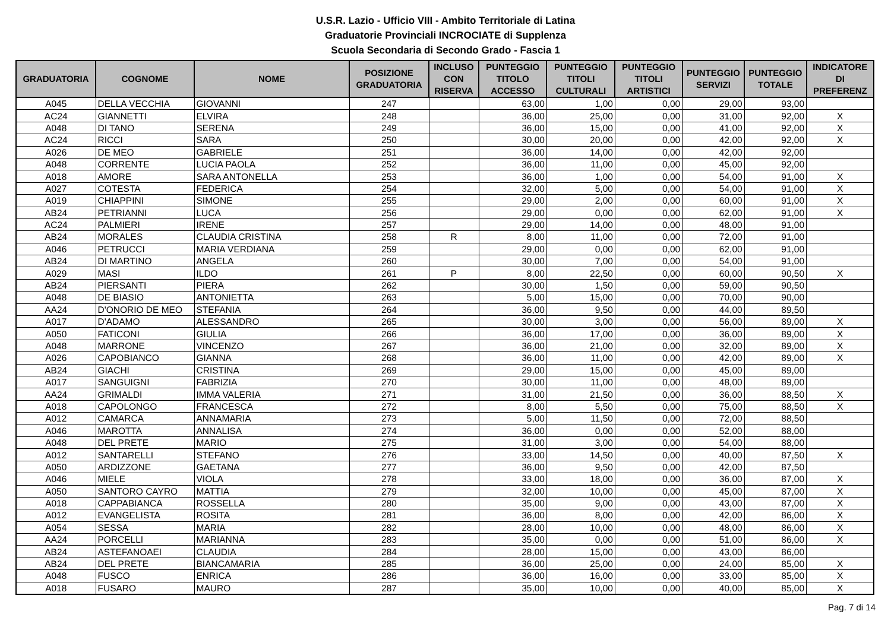U.S.R. Lazio - Ufficio VIII - Ambito Territoriale di Latina
Graduatorie Provinciali INCROCIATE di Supplenza
Scuola Secondaria di Secondo Grado - Fascia 1
| GRADUATORIA | COGNOME | NOME | POSIZIONE GRADUATORIA | INCLUSO CON RISERVA | PUNTEGGIO TITOLO ACCESSO | PUNTEGGIO TITOLI CULTURALI | PUNTEGGIO TITOLI ARTISTICI | PUNTEGGIO SERVIZI | PUNTEGGIO TOTALE | INDICATORE DI PREFERENZ |
| --- | --- | --- | --- | --- | --- | --- | --- | --- | --- | --- |
| A045 | DELLA VECCHIA | GIOVANNI | 247 | | 63,00 | 1,00 | 0,00 | 29,00 | 93,00 | |
| AC24 | GIANNETTI | ELVIRA | 248 | | 36,00 | 25,00 | 0,00 | 31,00 | 92,00 | X |
| A048 | DI TANO | SERENA | 249 | | 36,00 | 15,00 | 0,00 | 41,00 | 92,00 | X |
| AC24 | RICCI | SARA | 250 | | 30,00 | 20,00 | 0,00 | 42,00 | 92,00 | X |
| A026 | DE MEO | GABRIELE | 251 | | 36,00 | 14,00 | 0,00 | 42,00 | 92,00 | |
| A048 | CORRENTE | LUCIA PAOLA | 252 | | 36,00 | 11,00 | 0,00 | 45,00 | 92,00 | |
| A018 | AMORE | SARA ANTONELLA | 253 | | 36,00 | 1,00 | 0,00 | 54,00 | 91,00 | X |
| A027 | COTESTA | FEDERICA | 254 | | 32,00 | 5,00 | 0,00 | 54,00 | 91,00 | X |
| A019 | CHIAPPINI | SIMONE | 255 | | 29,00 | 2,00 | 0,00 | 60,00 | 91,00 | X |
| AB24 | PETRIANNI | LUCA | 256 | | 29,00 | 0,00 | 0,00 | 62,00 | 91,00 | X |
| AC24 | PALMIERI | IRENE | 257 | | 29,00 | 14,00 | 0,00 | 48,00 | 91,00 | |
| AB24 | MORALES | CLAUDIA CRISTINA | 258 | R | 8,00 | 11,00 | 0,00 | 72,00 | 91,00 | |
| A046 | PETRUCCI | MARIA VERDIANA | 259 | | 29,00 | 0,00 | 0,00 | 62,00 | 91,00 | |
| AB24 | DI MARTINO | ANGELA | 260 | | 30,00 | 7,00 | 0,00 | 54,00 | 91,00 | |
| A029 | MASI | ILDO | 261 | P | 8,00 | 22,50 | 0,00 | 60,00 | 90,50 | X |
| AB24 | PIERSANTI | PIERA | 262 | | 30,00 | 1,50 | 0,00 | 59,00 | 90,50 | |
| A048 | DE BIASIO | ANTONIETTA | 263 | | 5,00 | 15,00 | 0,00 | 70,00 | 90,00 | |
| AA24 | D'ONORIO DE MEO | STEFANIA | 264 | | 36,00 | 9,50 | 0,00 | 44,00 | 89,50 | |
| A017 | D'ADAMO | ALESSANDRO | 265 | | 30,00 | 3,00 | 0,00 | 56,00 | 89,00 | X |
| A050 | FATICONI | GIULIA | 266 | | 36,00 | 17,00 | 0,00 | 36,00 | 89,00 | X |
| A048 | MARRONE | VINCENZO | 267 | | 36,00 | 21,00 | 0,00 | 32,00 | 89,00 | X |
| A026 | CAPOBIANCO | GIANNA | 268 | | 36,00 | 11,00 | 0,00 | 42,00 | 89,00 | X |
| AB24 | GIACHI | CRISTINA | 269 | | 29,00 | 15,00 | 0,00 | 45,00 | 89,00 | |
| A017 | SANGUIGNI | FABRIZIA | 270 | | 30,00 | 11,00 | 0,00 | 48,00 | 89,00 | |
| AA24 | GRIMALDI | IMMA VALERIA | 271 | | 31,00 | 21,50 | 0,00 | 36,00 | 88,50 | X |
| A018 | CAPOLONGO | FRANCESCA | 272 | | 8,00 | 5,50 | 0,00 | 75,00 | 88,50 | X |
| A012 | CAMARCA | ANNAMARIA | 273 | | 5,00 | 11,50 | 0,00 | 72,00 | 88,50 | |
| A046 | MAROTTA | ANNALISA | 274 | | 36,00 | 0,00 | 0,00 | 52,00 | 88,00 | |
| A048 | DEL PRETE | MARIO | 275 | | 31,00 | 3,00 | 0,00 | 54,00 | 88,00 | |
| A012 | SANTARELLI | STEFANO | 276 | | 33,00 | 14,50 | 0,00 | 40,00 | 87,50 | X |
| A050 | ARDIZZONE | GAETANA | 277 | | 36,00 | 9,50 | 0,00 | 42,00 | 87,50 | |
| A046 | MIELE | VIOLA | 278 | | 33,00 | 18,00 | 0,00 | 36,00 | 87,00 | X |
| A050 | SANTORO CAYRO | MATTIA | 279 | | 32,00 | 10,00 | 0,00 | 45,00 | 87,00 | X |
| A018 | CAPPABIANCA | ROSSELLA | 280 | | 35,00 | 9,00 | 0,00 | 43,00 | 87,00 | X |
| A012 | EVANGELISTA | ROSITA | 281 | | 36,00 | 8,00 | 0,00 | 42,00 | 86,00 | X |
| A054 | SESSA | MARIA | 282 | | 28,00 | 10,00 | 0,00 | 48,00 | 86,00 | X |
| AA24 | PORCELLI | MARIANNA | 283 | | 35,00 | 0,00 | 0,00 | 51,00 | 86,00 | X |
| AB24 | ASTEFANOAEI | CLAUDIA | 284 | | 28,00 | 15,00 | 0,00 | 43,00 | 86,00 | |
| AB24 | DEL PRETE | BIANCAMARIA | 285 | | 36,00 | 25,00 | 0,00 | 24,00 | 85,00 | X |
| A048 | FUSCO | ENRICA | 286 | | 36,00 | 16,00 | 0,00 | 33,00 | 85,00 | X |
| A018 | FUSARO | MAURO | 287 | | 35,00 | 10,00 | 0,00 | 40,00 | 85,00 | X |
Pag. 7 di 14